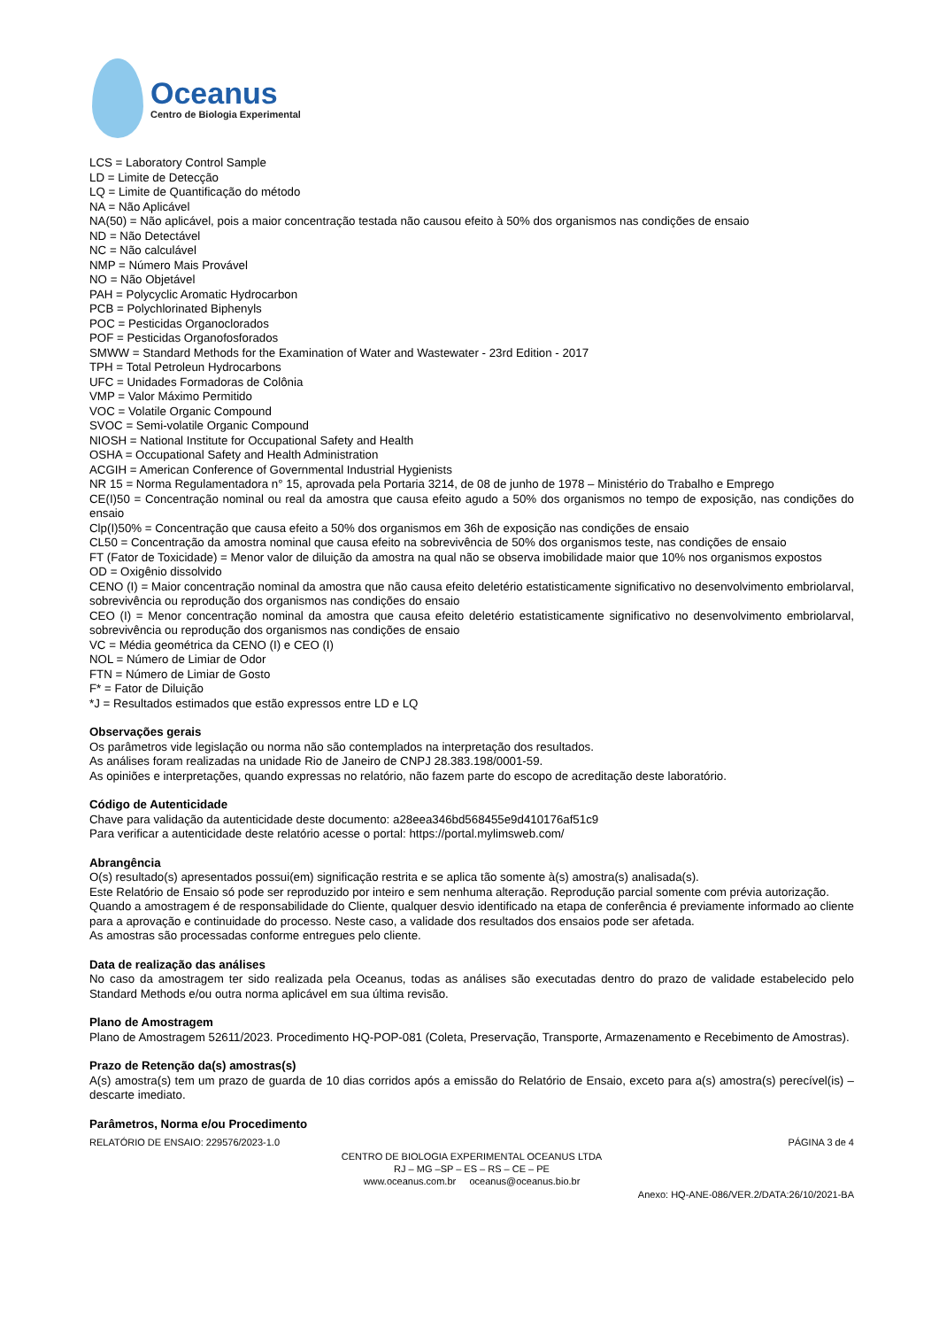Oceanus
Centro de Biologia Experimental
LCS = Laboratory Control Sample
LD = Limite de Detecção
LQ = Limite de Quantificação do método
NA = Não Aplicável
NA(50) = Não aplicável, pois a maior concentração testada não causou efeito à 50% dos organismos nas condições de ensaio
ND = Não Detectável
NC = Não calculável
NMP = Número Mais Provável
NO = Não Objetável
PAH = Polycyclic Aromatic Hydrocarbon
PCB = Polychlorinated Biphenyls
POC = Pesticidas Organoclorados
POF = Pesticidas Organofosforados
SMWW = Standard Methods for the Examination of Water and Wastewater - 23rd Edition - 2017
TPH = Total Petroleun Hydrocarbons
UFC = Unidades Formadoras de Colônia
VMP = Valor Máximo Permitido
VOC = Volatile Organic Compound
SVOC = Semi-volatile Organic Compound
NIOSH = National Institute for Occupational Safety and Health
OSHA = Occupational Safety and Health Administration
ACGIH = American Conference of Governmental Industrial Hygienists
NR 15 = Norma Regulamentadora n° 15, aprovada pela Portaria 3214, de 08 de junho de 1978 – Ministério do Trabalho e Emprego
CE(I)50 = Concentração nominal ou real da amostra que causa efeito agudo a 50% dos organismos no tempo de exposição, nas condições do ensaio
Clp(I)50% = Concentração que causa efeito a 50% dos organismos em 36h de exposição nas condições de ensaio
CL50 = Concentração da amostra nominal que causa efeito na sobrevivência de 50% dos organismos teste, nas condições de ensaio
FT (Fator de Toxicidade) = Menor valor de diluição da amostra na qual não se observa imobilidade maior que 10% nos organismos expostos
OD = Oxigênio dissolvido
CENO (I) = Maior concentração nominal da amostra que não causa efeito deletério estatisticamente significativo no desenvolvimento embriolarval, sobrevivência ou reprodução dos organismos nas condições do ensaio
CEO (I) = Menor concentração nominal da amostra que causa efeito deletério estatisticamente significativo no desenvolvimento embriolarval, sobrevivência ou reprodução dos organismos nas condições de ensaio
VC = Média geométrica da CENO (I) e CEO (I)
NOL = Número de Limiar de Odor
FTN = Número de Limiar de Gosto
F* = Fator de Diluição
*J = Resultados estimados que estão expressos entre LD e LQ
Observações gerais
Os parâmetros vide legislação ou norma não são contemplados na interpretação dos resultados.
As análises foram realizadas na unidade Rio de Janeiro de CNPJ 28.383.198/0001-59.
As opiniões e interpretações, quando expressas no relatório, não fazem parte do escopo de acreditação deste laboratório.
Código de Autenticidade
Chave para validação da autenticidade deste documento: a28eea346bd568455e9d410176af51c9
Para verificar a autenticidade deste relatório acesse o portal: https://portal.mylimsweb.com/
Abrangência
O(s) resultado(s) apresentados possui(em) significação restrita e se aplica tão somente à(s) amostra(s) analisada(s).
Este Relatório de Ensaio só pode ser reproduzido por inteiro e sem nenhuma alteração. Reprodução parcial somente com prévia autorização.
Quando a amostragem é de responsabilidade do Cliente, qualquer desvio identificado na etapa de conferência é previamente informado ao cliente para a aprovação e continuidade do processo. Neste caso, a validade dos resultados dos ensaios pode ser afetada.
As amostras são processadas conforme entregues pelo cliente.
Data de realização das análises
No caso da amostragem ter sido realizada pela Oceanus, todas as análises são executadas dentro do prazo de validade estabelecido pelo Standard Methods e/ou outra norma aplicável em sua última revisão.
Plano de Amostragem
Plano de Amostragem 52611/2023. Procedimento HQ-POP-081 (Coleta, Preservação, Transporte, Armazenamento e Recebimento de Amostras).
Prazo de Retenção da(s) amostras(s)
A(s) amostra(s) tem um prazo de guarda de 10 dias corridos após a emissão do Relatório de Ensaio, exceto para a(s) amostra(s) perecível(is) – descarte imediato.
Parâmetros, Norma e/ou Procedimento
RELATÓRIO DE ENSAIO: 229576/2023-1.0 PÁGINA 3 de 4
CENTRO DE BIOLOGIA EXPERIMENTAL OCEANUS LTDA
RJ – MG –SP – ES – RS – CE – PE
www.oceanus.com.br oceanus@oceanus.bio.br
Anexo: HQ-ANE-086/VER.2/DATA:26/10/2021-BA